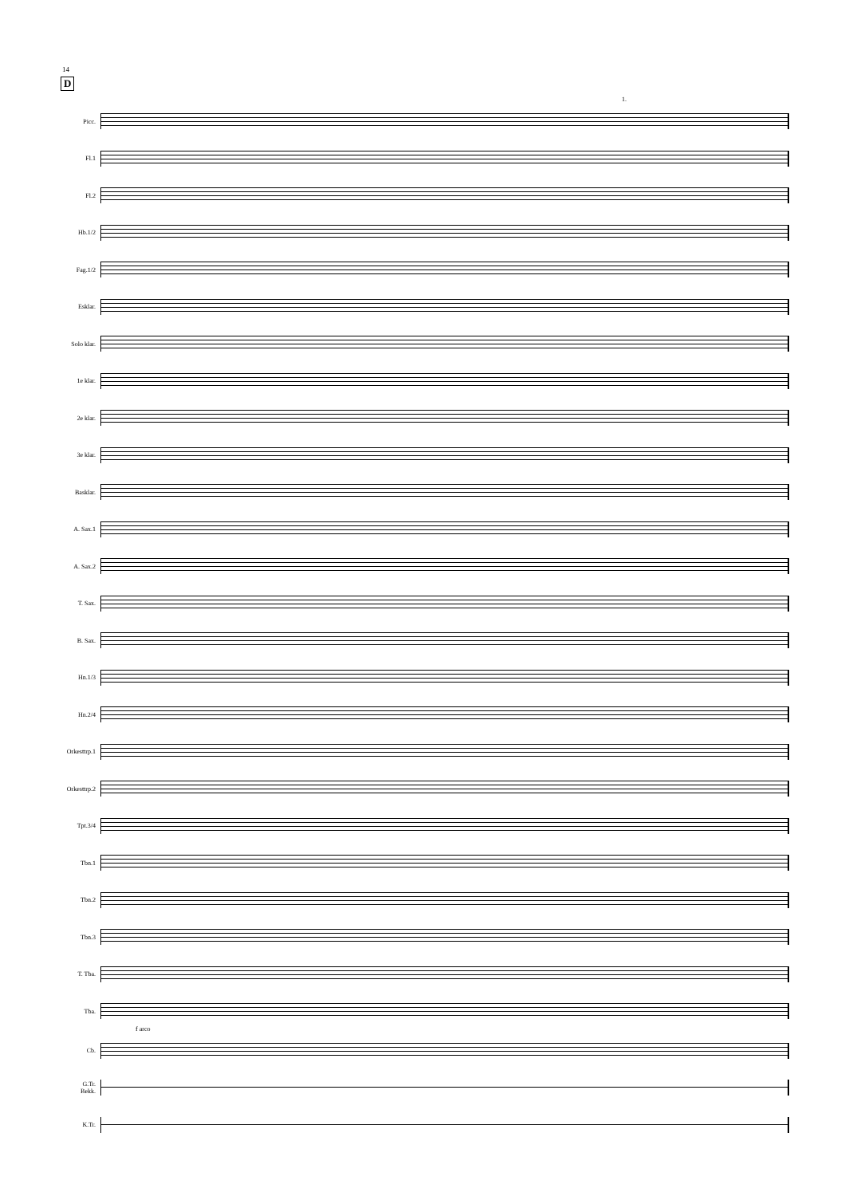14
D
1.
Picc.
Fl.1
Fl.2
Hb.1/2
Fag.1/2
Esklar.
Solo klar.
1e klar.
2e klar.
3e klar.
Basklar.
A. Sax.1
A. Sax.2
T. Sax.
B. Sax.
Hn.1/3
Hn.2/4
Orkesttrp.1
Orkesttrp.2
Tpt.3/4
Tbn.1
Tbn.2
Tbn.3
T. Tba.
Tba.
f arco
Cb.
G.Tr.
Bekk.
K.Tr.